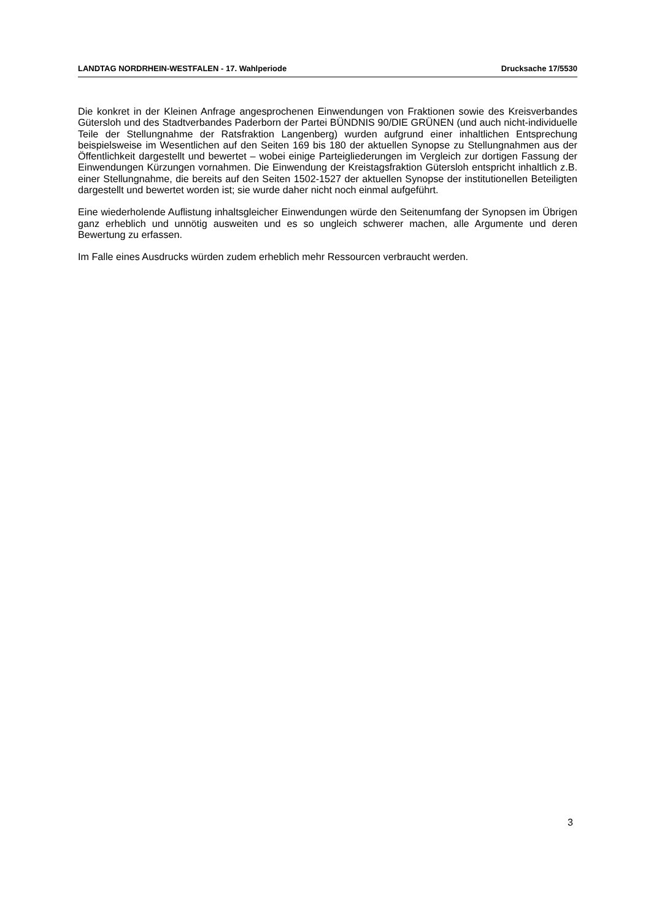LANDTAG NORDRHEIN-WESTFALEN - 17. Wahlperiode Drucksache 17/5530
Die konkret in der Kleinen Anfrage angesprochenen Einwendungen von Fraktionen sowie des Kreisverbandes Gütersloh und des Stadtverbandes Paderborn der Partei BÜNDNIS 90/DIE GRÜNEN (und auch nicht-individuelle Teile der Stellungnahme der Ratsfraktion Langenberg) wurden aufgrund einer inhaltlichen Entsprechung beispielsweise im Wesentlichen auf den Seiten 169 bis 180 der aktuellen Synopse zu Stellungnahmen aus der Öffentlichkeit dargestellt und bewertet – wobei einige Parteigliederungen im Vergleich zur dortigen Fassung der Einwendungen Kürzungen vornahmen. Die Einwendung der Kreistagsfraktion Gütersloh entspricht inhaltlich z.B. einer Stellungnahme, die bereits auf den Seiten 1502-1527 der aktuellen Synopse der institutionellen Beteiligten dargestellt und bewertet worden ist; sie wurde daher nicht noch einmal aufgeführt.
Eine wiederholende Auflistung inhaltsgleicher Einwendungen würde den Seitenumfang der Synopsen im Übrigen ganz erheblich und unnötig ausweiten und es so ungleich schwerer machen, alle Argumente und deren Bewertung zu erfassen.
Im Falle eines Ausdrucks würden zudem erheblich mehr Ressourcen verbraucht werden.
3